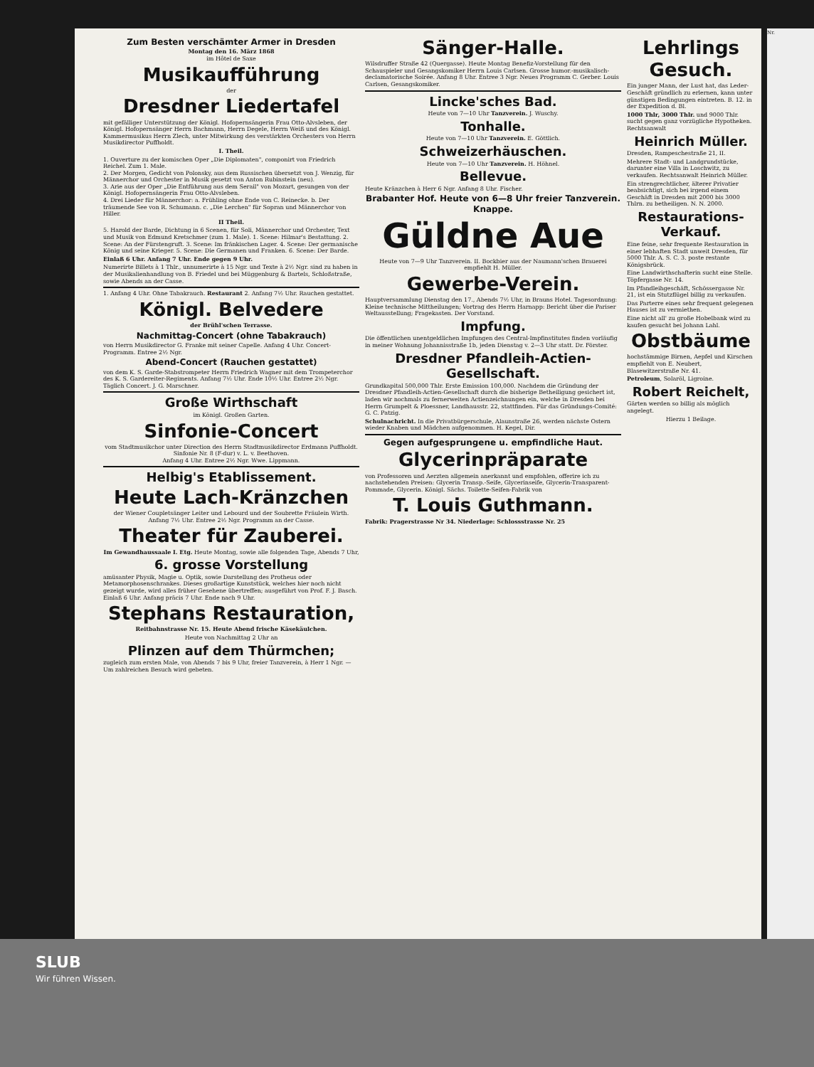Zum Besten verschämter Armer in Dresden
Montag den 16. März 1868
im Hôtel de Saxe
Musikaufführung
der
Dresdner Liedertafel
mit gefälliger Unterstützung der Königl. Hofopernsängerin Frau Otto-Alvsleben, der Königl. Hofopernsänger Herrn Bachmann, Herrn Degele, Herrn Weiß und des Königl. Kammermusikus Herrn Zlech, unter Mitwirkung des verstärkten Orchesters von Herrn Musikdirector Puffholdt.
I. Theil.
1. Ouverture zu der komischen Oper „Die Diplomaten", componirt von Friedrich Reichel. Zum 1. Male.
2. Der Morgen, Gedicht von Polonsky, aus dem Russischen übersetzt von J. Wenzig, für Männerchor und Orchester in Musik gesetzt von Anton Rubinstein (neu).
3. Arie aus der Oper „Die Entführung aus dem Serail" von Mozart, gesungen von der Königl. Hofopernsängerin Frau Otto-Alvsleben.
4. Drei Lieder für Männerchor: a. Frühling ohne Ende von C. Reinecke. b. Der träumende See von R. Schumann. c. „Die Lerchen" für Sopran und Männerchor von Hiller.
II Theil.
5. Harold der Barde, Dichtung in 6 Scenen, für Soli, Männerchor und Orchester, Text und Musik von Edmund Kretschmer (zum 1. Male). 1. Scene: Hilmar's Bestattung. 2. Scene: An der Fürstengruft. 3. Scene: Im fränkischen Lager. 4. Scene: Der germanische König und seine Krieger. 5. Scene: Die Germanen und Franken. 6. Scene: Der Barde.
Einlaß 6 Uhr. Anfang 7 Uhr. Ende gegen 9 Uhr.
Numerirte Billets à 1 Thlr., unnumerirte à 15 Ngr. und Texte à 2½ Ngr. sind zu haben in der Musikalienhandlung von B. Friedel und bei Müggenburg & Bartels, Schloßstraße, sowie Abends an der Casse.
1. Anfang 4 Uhr. Ohne Tabakrauch. Restaurant 2. Anfang 7½ Uhr. Rauchen gestattet.
Königl. Belvedere
der Brühl'schen Terrasse.
Nachmittag-Concert (ohne Tabakrauch)
von Herrn Musikdirector G. Franke mit seiner Capelle. Anfang 4 Uhr. Concert-Programm. Entree 2½ Ngr.
Abend-Concert (Rauchen gestattet)
von dem K. S. Garde-Stabstrompeter Herrn Friedrich Wagner mit dem Trompeterchor des K. S. Gardereiter-Regiments. Anfang 7½ Uhr. Ende 10½ Uhr. Entree 2½ Ngr. Täglich Concert. J. G. Marschner.
Große Wirthschaft
im Königl. Großen Garten.
Sinfonie-Concert
vom Stadtmusikchor unter Direction des Herrn Stadtmusikdirector Erdmann Puffholdt.
Sinfonie Nr. 8 (F-dur) v. L. v. Beethoven.
Anfang 4 Uhr. Entree 2½ Ngr. Wwe. Lippmann.
Helbig's Etablissement.
Heute Lach-Kränzchen
der Wiener Coupletsänger Leiter und Lebourd und der Soubrette Fräulein Wirth. Anfang 7½ Uhr. Entree 2½ Ngr. Programm an der Casse.
Theater für Zauberei.
Im Gewandhaussaale I. Etg. Heute Montag, sowie alle folgenden Tage, Abends 7 Uhr,
6. grosse Vorstellung
amüsanter Physik, Magie u. Optik, sowie Darstellung des Protheus oder Metamorphosenschrankes. Dieses großartige Kunststück, welches hier noch nicht gezeigt wurde, wird alles früher Gesehene übertreffen; ausgeführt von Prof. F. J. Basch. Einlaß 6 Uhr. Anfang präcis 7 Uhr. Ende nach 9 Uhr.
Stephans Restauration,
Reitbahnstrasse Nr. 15. Heute Abend frische Käsekäulchen.
Heute von Nachmittag 2 Uhr an
Plinzen auf dem Thürmchen;
zugleich zum ersten Male, von Abends 7 bis 9 Uhr, freier Tanzverein, à Herr 1 Ngr. — Um zahlreichen Besuch wird gebeten.
Sänger-Halle.
Wilsdruffer Straße 42 (Quergasse). Heute Montag Benefiz-Vorstellung für den Schauspieler und Gesangskomiker Herrn Louis Carlsen. Grosse humor.-musikalisch-declamatorische Soirée. Anfang 8 Uhr. Entree 3 Ngr. Neues Programm C. Gerber. Louis Carlsen, Gesangskomiker.
Lincke'sches Bad.
Heute von 7—10 Uhr Tanzverein. J. Wuschy.
Tonhalle.
Heute von 7—10 Uhr Tanzverein. E. Göttlich.
Schweizerhäuschen.
Heute von 7—10 Uhr Tanzverein. H. Höhnel.
Bellevue.
Heute Kränzchen à Herr 6 Ngr. Anfang 8 Uhr. Fischer.
Brabanter Hof. Heute von 6—8 Uhr freier Tanzverein. Knappe.
Güldne Aue
Heute von 7—9 Uhr Tanzverein. II. Bockbier aus der Naumann'schen Brauerei empfiehlt H. Müller.
Gewerbe-Verein.
Hauptversammlung Dienstag den 17., Abends 7½ Uhr, in Brauns Hotel. Tagesordnung: Kleine technische Mittheilungen; Vortrag des Herrn Harnapp: Bericht über die Pariser Weltausstellung; Fragekasten. Der Vorstand.
Impfung.
Die öffentlichen unentgeldlichen Impfungen des Central-Impfinstitutes finden vorläufig in meiner Wohnung Johannisstraße 1b, jeden Dienstag v. 2—3 Uhr statt. Dr. Förster.
Dresdner Pfandleih-Actien-Gesellschaft.
Grundkapital 500,000 Thlr. Erste Emission 100,000. Nachdem die Gründung der Dresdner Pfandleih-Actien-Gesellschaft durch die bisherige Betheiligung gesichert ist, laden wir nochmals zu fernerweiten Actienzeichnungen ein, welche in Dresden bei Herrn Grumpelt & Ploessner, Landhausstr. 22, stattfinden. Für das Gründungs-Comité: G. C. Patzig.
Schulnachricht. In die Privatbürgerschule, Alaunstraße 26, werden nächste Ostern wieder Knaben und Mädchen aufgenommen. H. Kegel, Dir.
Gegen aufgesprungene u. empfindliche Haut.
Glycerinpräparate
von Professoren und Aerzten allgemein anerkannt und empfohlen, offerire ich zu nachstehenden Preisen: Glycerin Transp.-Seife, Glycerinseife, Glycerin-Transparent-Pommade, Glycerin. Königl. Sächs. Toilette-Seifen-Fabrik von
T. Louis Guthmann.
Fabrik: Pragerstrasse Nr 34. Niederlage: Schlossstrasse Nr. 25
Lehrlings Gesuch.
Ein junger Mann, der Lust hat, das Leder-Geschäft gründlich zu erlernen, kann unter günstigen Bedingungen eintreten. B. 12. in der Expedition d. Bl.
1000 Thlr, 3000 Thlr. und 9000 Thlr. sucht gegen ganz vorzügliche Hypotheken. Rechtsanwalt
Heinrich Müller.
Dresden, Rampeschestraße 21, II.
Mehrere Stadt- und Landgrundstücke, darunter eine Villa in Loschwitz, zu verkaufen. Rechtsanwalt Heinrich Müller.
Ein strengrechtlicher, älterer Privatier beabsichtigt, sich bei irgend einem Geschäft in Dresden mit 2000 bis 3000 Thlrn. zu betheiligen. N. N. 2000.
Restaurations-Verkauf.
Eine feine, sehr frequente Restauration in einer lebhaften Stadt unweit Dresden, für 5000 Thlr. A. S. C. 3. poste restante Königsbrück.
Eine Landwirthschafterin sucht eine Stelle. Töpfergasse Nr. 14.
Im Pfandleihgeschäft, Schössergasse Nr. 21, ist ein Stutzflügel billig zu verkaufen.
Das Parterre eines sehr frequent gelegenen Hauses ist zu vermiethen.
Eine nicht all' zu große Hobelbank wird zu kaufen gesucht bei Johann Lahl.
Obstbäume
hochstämmige Birnen, Aepfel und Kirschen empfiehlt von E. Neubert, Blasewitzerstraße Nr. 41.
Petroleum, Solaröl, Ligroine.
Robert Reichelt,
Gärten werden so billig als möglich angelegt.
Hierzu 1 Beilage.
Nr.
SLUB
Wir führen Wissen.